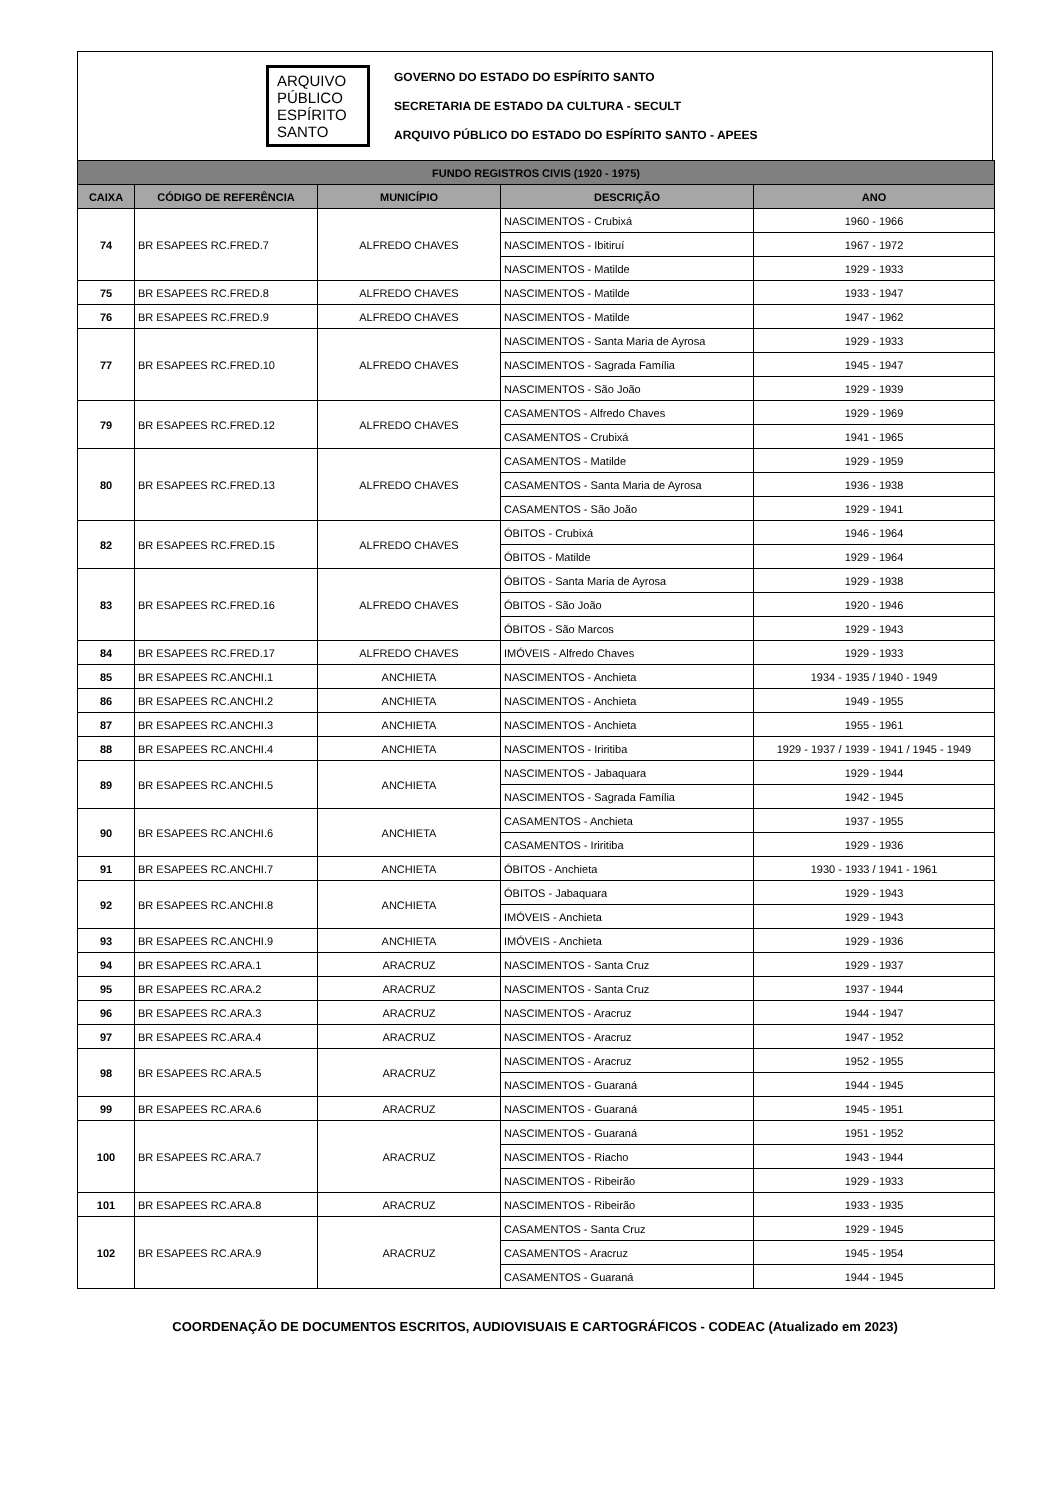ARQUIVO
PÚBLICO
ESPÍRITO
SANTO
GOVERNO DO ESTADO DO ESPÍRITO SANTO
SECRETARIA DE ESTADO DA CULTURA - SECULT
ARQUIVO PÚBLICO DO ESTADO DO ESPÍRITO SANTO - APEES
| FUNDO REGISTROS CIVIS (1920 - 1975) | | | | |
| --- | --- | --- | --- | --- |
| CAIXA | CÓDIGO DE REFERÊNCIA | MUNICÍPIO | DESCRIÇÃO | ANO |
| 74 | BR ESAPEES RC.FRED.7 | ALFREDO CHAVES | NASCIMENTOS - Crubixá | 1960 - 1966 |
| | | | NASCIMENTOS - Ibitiruí | 1967 - 1972 |
| | | | NASCIMENTOS - Matilde | 1929 - 1933 |
| 75 | BR ESAPEES RC.FRED.8 | ALFREDO CHAVES | NASCIMENTOS - Matilde | 1933 - 1947 |
| 76 | BR ESAPEES RC.FRED.9 | ALFREDO CHAVES | NASCIMENTOS - Matilde | 1947 - 1962 |
| 77 | BR ESAPEES RC.FRED.10 | ALFREDO CHAVES | NASCIMENTOS - Santa Maria de Ayrosa | 1929 - 1933 |
| | | | NASCIMENTOS - Sagrada Família | 1945 - 1947 |
| | | | NASCIMENTOS - São João | 1929 - 1939 |
| 79 | BR ESAPEES RC.FRED.12 | ALFREDO CHAVES | CASAMENTOS - Alfredo Chaves | 1929 - 1969 |
| | | | CASAMENTOS - Crubixá | 1941 - 1965 |
| 80 | BR ESAPEES RC.FRED.13 | ALFREDO CHAVES | CASAMENTOS - Matilde | 1929 - 1959 |
| | | | CASAMENTOS - Santa Maria de Ayrosa | 1936 - 1938 |
| | | | CASAMENTOS - São João | 1929 - 1941 |
| 82 | BR ESAPEES RC.FRED.15 | ALFREDO CHAVES | ÓBITOS - Crubixá | 1946 - 1964 |
| | | | ÓBITOS - Matilde | 1929 - 1964 |
| 83 | BR ESAPEES RC.FRED.16 | ALFREDO CHAVES | ÓBITOS - Santa Maria de Ayrosa | 1929 - 1938 |
| | | | ÓBITOS - São João | 1920 - 1946 |
| | | | ÓBITOS - São Marcos | 1929 - 1943 |
| 84 | BR ESAPEES RC.FRED.17 | ALFREDO CHAVES | IMÓVEIS - Alfredo Chaves | 1929 - 1933 |
| 85 | BR ESAPEES RC.ANCHI.1 | ANCHIETA | NASCIMENTOS - Anchieta | 1934 - 1935 / 1940 - 1949 |
| 86 | BR ESAPEES RC.ANCHI.2 | ANCHIETA | NASCIMENTOS - Anchieta | 1949 - 1955 |
| 87 | BR ESAPEES RC.ANCHI.3 | ANCHIETA | NASCIMENTOS - Anchieta | 1955 - 1961 |
| 88 | BR ESAPEES RC.ANCHI.4 | ANCHIETA | NASCIMENTOS - Iriritiba | 1929 - 1937 / 1939 - 1941 / 1945 - 1949 |
| 89 | BR ESAPEES RC.ANCHI.5 | ANCHIETA | NASCIMENTOS - Jabaquara | 1929 - 1944 |
| | | | NASCIMENTOS - Sagrada Família | 1942 - 1945 |
| 90 | BR ESAPEES RC.ANCHI.6 | ANCHIETA | CASAMENTOS - Anchieta | 1937 - 1955 |
| | | | CASAMENTOS - Iriritiba | 1929 - 1936 |
| 91 | BR ESAPEES RC.ANCHI.7 | ANCHIETA | ÓBITOS - Anchieta | 1930 - 1933 / 1941 - 1961 |
| 92 | BR ESAPEES RC.ANCHI.8 | ANCHIETA | ÓBITOS - Jabaquara | 1929 - 1943 |
| | | | IMÓVEIS - Anchieta | 1929 - 1943 |
| 93 | BR ESAPEES RC.ANCHI.9 | ANCHIETA | IMÓVEIS - Anchieta | 1929 - 1936 |
| 94 | BR ESAPEES RC.ARA.1 | ARACRUZ | NASCIMENTOS - Santa Cruz | 1929 - 1937 |
| 95 | BR ESAPEES RC.ARA.2 | ARACRUZ | NASCIMENTOS - Santa Cruz | 1937 - 1944 |
| 96 | BR ESAPEES RC.ARA.3 | ARACRUZ | NASCIMENTOS - Aracruz | 1944 - 1947 |
| 97 | BR ESAPEES RC.ARA.4 | ARACRUZ | NASCIMENTOS - Aracruz | 1947 - 1952 |
| 98 | BR ESAPEES RC.ARA.5 | ARACRUZ | NASCIMENTOS - Aracruz | 1952 - 1955 |
| | | | NASCIMENTOS - Guaraná | 1944 - 1945 |
| 99 | BR ESAPEES RC.ARA.6 | ARACRUZ | NASCIMENTOS - Guaraná | 1945 - 1951 |
| 100 | BR ESAPEES RC.ARA.7 | ARACRUZ | NASCIMENTOS - Guaraná | 1951 - 1952 |
| | | | NASCIMENTOS - Riacho | 1943 - 1944 |
| | | | NASCIMENTOS - Ribeirão | 1929 - 1933 |
| 101 | BR ESAPEES RC.ARA.8 | ARACRUZ | NASCIMENTOS - Ribeirão | 1933 - 1935 |
| 102 | BR ESAPEES RC.ARA.9 | ARACRUZ | CASAMENTOS - Santa Cruz | 1929 - 1945 |
| | | | CASAMENTOS - Aracruz | 1945 - 1954 |
| | | | CASAMENTOS - Guaraná | 1944 - 1945 |
COORDENAÇÃO DE DOCUMENTOS ESCRITOS, AUDIOVISUAIS E CARTOGRÁFICOS - CODEAC (Atualizado em 2023)